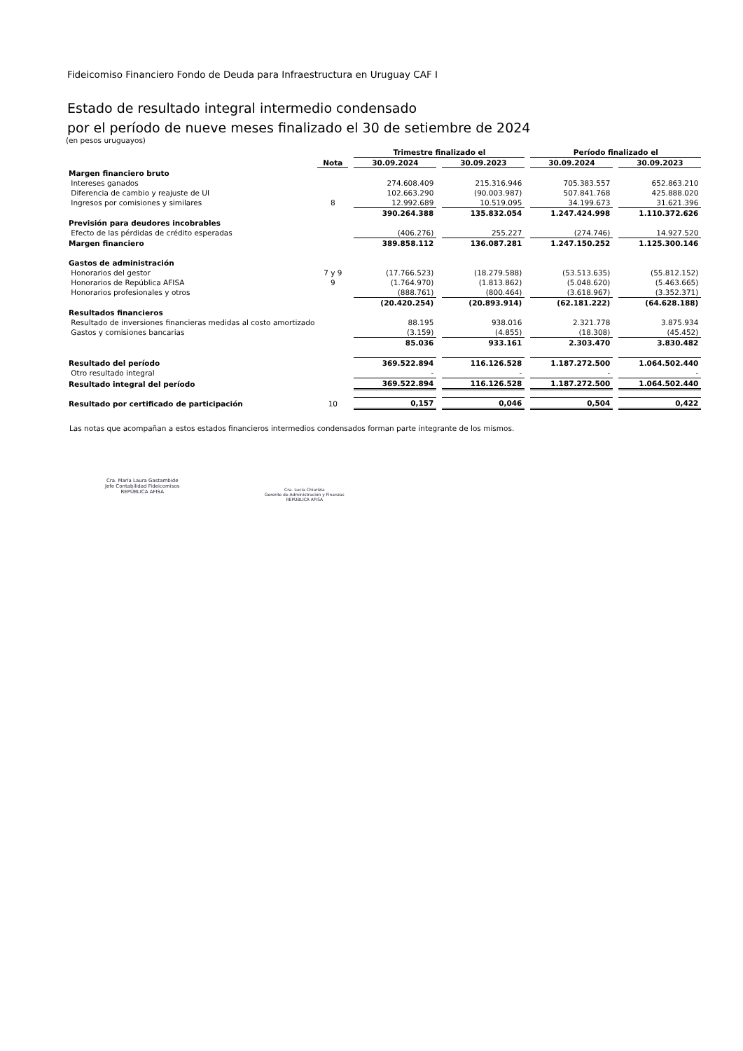Fideicomiso Financiero Fondo de Deuda para Infraestructura en Uruguay CAF I
Estado de resultado integral intermedio condensado
por el período de nueve meses finalizado el 30 de setiembre de 2024
(en pesos uruguayos)
| | | | Trimestre finalizado el | | | | Período finalizado el | | |
| --- | --- | --- | --- | --- | --- | --- | --- | --- | --- |
| | Nota | | 30.09.2024 | | 30.09.2023 | | 30.09.2024 | | 30.09.2023 |
| Margen financiero bruto | | | | | | | | | |
| Intereses ganados | | | 274.608.409 | | 215.316.946 | | 705.383.557 | | 652.863.210 |
| Diferencia de cambio y reajuste de UI | | | 102.663.290 | | (90.003.987) | | 507.841.768 | | 425.888.020 |
| Ingresos por comisiones y similares | 8 | | 12.992.689 | | 10.519.095 | | 34.199.673 | | 31.621.396 |
| | | | 390.264.388 | | 135.832.054 | | 1.247.424.998 | | 1.110.372.626 |
| Previsión para deudores incobrables | | | | | | | | | |
| Efecto de las pérdidas de crédito esperadas | | | (406.276) | | 255.227 | | (274.746) | | 14.927.520 |
| Margen financiero | | | 389.858.112 | | 136.087.281 | | 1.247.150.252 | | 1.125.300.146 |
| Gastos de administración | | | | | | | | | |
| Honorarios del gestor | 7 y 9 | | (17.766.523) | | (18.279.588) | | (53.513.635) | | (55.812.152) |
| Honorarios de República AFISA | 9 | | (1.764.970) | | (1.813.862) | | (5.048.620) | | (5.463.665) |
| Honorarios profesionales y otros | | | (888.761) | | (800.464) | | (3.618.967) | | (3.352.371) |
| | | | (20.420.254) | | (20.893.914) | | (62.181.222) | | (64.628.188) |
| Resultados financieros | | | | | | | | | |
| Resultado de inversiones financieras medidas al costo amortizado | | | 88.195 | | 938.016 | | 2.321.778 | | 3.875.934 |
| Gastos y comisiones bancarias | | | (3.159) | | (4.855) | | (18.308) | | (45.452) |
| | | | 85.036 | | 933.161 | | 2.303.470 | | 3.830.482 |
| Resultado del período | | | 369.522.894 | | 116.126.528 | | 1.187.272.500 | | 1.064.502.440 |
| Otro resultado integral | | | - | | - | | - | | - |
| Resultado integral del período | | | 369.522.894 | | 116.126.528 | | 1.187.272.500 | | 1.064.502.440 |
| Resultado por certificado de participación | 10 | | 0,157 | | 0,046 | | 0,504 | | 0,422 |
Las notas que acompañan a estos estados financieros intermedios condensados forman parte integrante de los mismos.
Cra. María Laura Gastambide
Jefe Contabilidad Fideicomisos
REPÚBLICA AFISA
Cra. Lucía Chiarizia
Gerente de Administración y Finanzas
REPÚBLICA AFISA